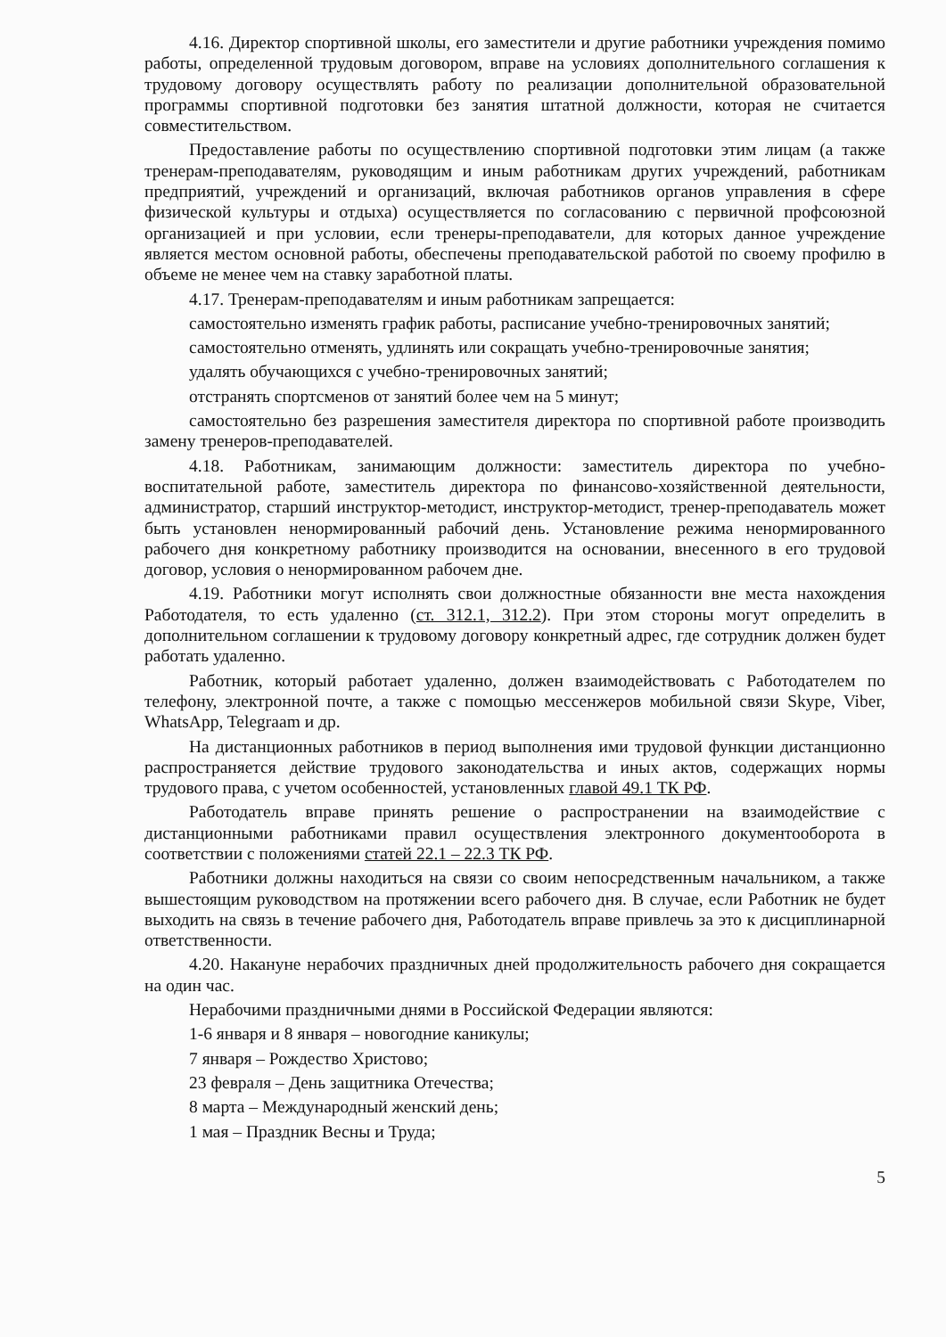4.16. Директор спортивной школы, его заместители и другие работники учреждения помимо работы, определенной трудовым договором, вправе на условиях дополнительного соглашения к трудовому договору осуществлять работу по реализации дополнительной образовательной программы спортивной подготовки без занятия штатной должности, которая не считается совместительством.
Предоставление работы по осуществлению спортивной подготовки этим лицам (а также тренерам-преподавателям, руководящим и иным работникам других учреждений, работникам предприятий, учреждений и организаций, включая работников органов управления в сфере физической культуры и отдыха) осуществляется по согласованию с первичной профсоюзной организацией и при условии, если тренеры-преподаватели, для которых данное учреждение является местом основной работы, обеспечены преподавательской работой по своему профилю в объеме не менее чем на ставку заработной платы.
4.17. Тренерам-преподавателям и иным работникам запрещается:
самостоятельно изменять график работы, расписание учебно-тренировочных занятий;
самостоятельно отменять, удлинять или сокращать учебно-тренировочные занятия;
удалять обучающихся с учебно-тренировочных занятий;
отстранять спортсменов от занятий более чем на 5 минут;
самостоятельно без разрешения заместителя директора по спортивной работе производить замену тренеров-преподавателей.
4.18. Работникам, занимающим должности: заместитель директора по учебно-воспитательной работе, заместитель директора по финансово-хозяйственной деятельности, администратор, старший инструктор-методист, инструктор-методист, тренер-преподаватель может быть установлен ненормированный рабочий день. Установление режима ненормированного рабочего дня конкретному работнику производится на основании, внесенного в его трудовой договор, условия о ненормированном рабочем дне.
4.19. Работники могут исполнять свои должностные обязанности вне места нахождения Работодателя, то есть удаленно (ст. 312.1, 312.2). При этом стороны могут определить в дополнительном соглашении к трудовому договору конкретный адрес, где сотрудник должен будет работать удаленно.
Работник, который работает удаленно, должен взаимодействовать с Работодателем по телефону, электронной почте, а также с помощью мессенжеров мобильной связи Skype, Viber, WhatsApp, Telegraam и др.
На дистанционных работников в период выполнения ими трудовой функции дистанционно распространяется действие трудового законодательства и иных актов, содержащих нормы трудового права, с учетом особенностей, установленных главой 49.1 ТК РФ.
Работодатель вправе принять решение о распространении на взаимодействие с дистанционными работниками правил осуществления электронного документооборота в соответствии с положениями статей 22.1 – 22.3 ТК РФ.
Работники должны находиться на связи со своим непосредственным начальником, а также вышестоящим руководством на протяжении всего рабочего дня. В случае, если Работник не будет выходить на связь в течение рабочего дня, Работодатель вправе привлечь за это к дисциплинарной ответственности.
4.20. Накануне нерабочих праздничных дней продолжительность рабочего дня сокращается на один час.
Нерабочими праздничными днями в Российской Федерации являются:
1-6 января и 8 января – новогодние каникулы;
7 января – Рождество Христово;
23 февраля – День защитника Отечества;
8 марта – Международный женский день;
1 мая – Праздник Весны и Труда;
5